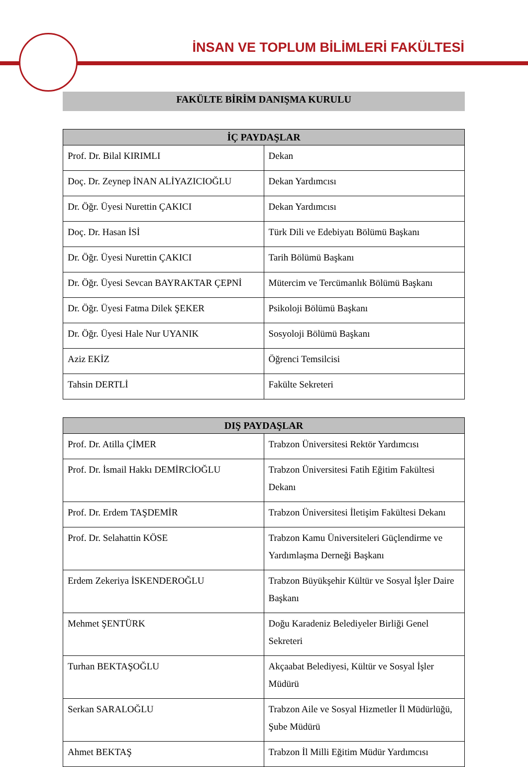İNSAN VE TOPLUM BİLİMLERİ FAKÜLTESİ
FAKÜLTE BİRİM DANIŞMA KURULU
| İÇ PAYDAŞLAR | |
| --- | --- |
| Prof. Dr. Bilal KIRIMLI | Dekan |
| Doç. Dr. Zeynep İNAN ALİYAZICIOĞLU | Dekan Yardımcısı |
| Dr. Öğr. Üyesi Nurettin ÇAKICI | Dekan Yardımcısı |
| Doç. Dr. Hasan İSİ | Türk Dili ve Edebiyatı Bölümü Başkanı |
| Dr. Öğr. Üyesi Nurettin ÇAKICI | Tarih Bölümü Başkanı |
| Dr. Öğr. Üyesi Sevcan BAYRAKTAR ÇEPNİ | Mütercim ve Tercümanlık Bölümü Başkanı |
| Dr. Öğr. Üyesi Fatma Dilek ŞEKER | Psikoloji Bölümü Başkanı |
| Dr. Öğr. Üyesi Hale Nur UYANIK | Sosyoloji Bölümü Başkanı |
| Aziz EKİZ | Öğrenci Temsilcisi |
| Tahsin DERTLİ | Fakülte Sekreteri |
| DIŞ PAYDAŞLAR | |
| --- | --- |
| Prof. Dr. Atilla ÇİMER | Trabzon Üniversitesi Rektör Yardımcısı |
| Prof. Dr. İsmail Hakkı DEMİRCİOĞLU | Trabzon Üniversitesi Fatih Eğitim Fakültesi Dekanı |
| Prof. Dr. Erdem TAŞDEMİR | Trabzon Üniversitesi İletişim Fakültesi Dekanı |
| Prof. Dr. Selahattin KÖSE | Trabzon Kamu Üniversiteleri Güçlendirme ve Yardımlaşma Derneği Başkanı |
| Erdem Zekeriya İSKENDEROĞLU | Trabzon Büyükşehir Kültür ve Sosyal İşler Daire Başkanı |
| Mehmet ŞENTÜRK | Doğu Karadeniz Belediyeler Birliği Genel Sekreteri |
| Turhan BEKTAŞOĞLU | Akçaabat Belediyesi, Kültür ve Sosyal İşler Müdürü |
| Serkan SARALOĞLU | Trabzon Aile ve Sosyal Hizmetler İl Müdürlüğü, Şube Müdürü |
| Ahmet BEKTAŞ | Trabzon İl Milli Eğitim Müdür Yardımcısı |